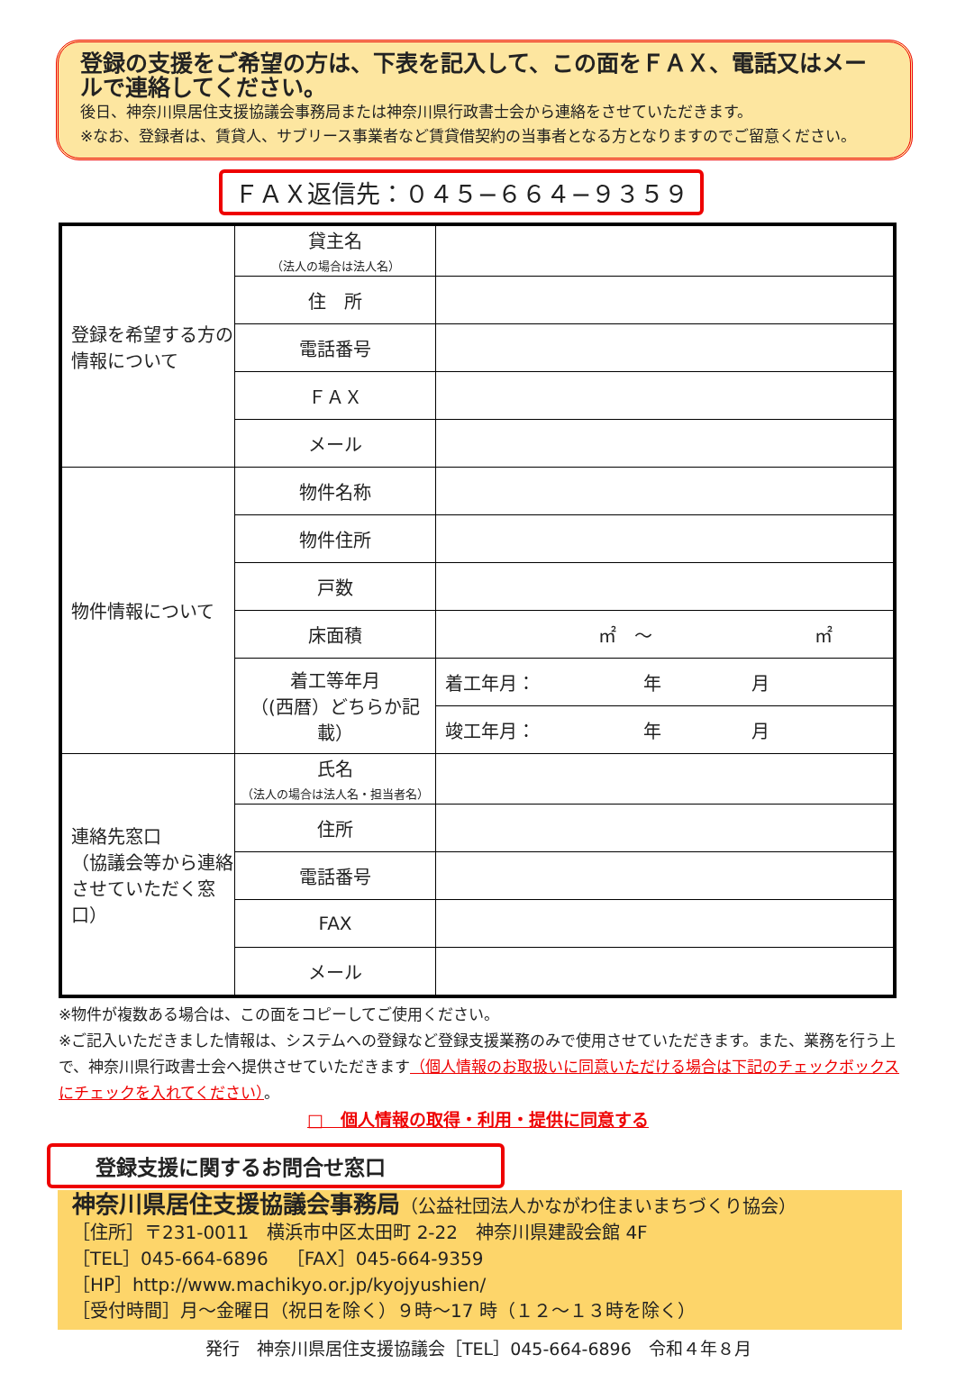登録の支援をご希望の方は、下表を記入して、この面をＦＡＸ、電話又はメールで連絡してください。
後日、神奈川県居住支援協議会事務局または神奈川県行政書士会から連絡をさせていただきます。
※なお、登録者は、賃貸人、サブリース事業者など賃貸借契約の当事者となる方となりますのでご留意ください。
ＦＡＸ返信先：０４５−６６４−９３５９
| 登録を希望する方の情報について | 貸主名 （法人の場合は法人名） | |
| | 住 所 | |
| | 電話番号 | |
| | ＦＡＸ | |
| | メール | |
| 物件情報について | 物件名称 | |
| | 物件住所 | |
| | 戸数 | |
| | 床面積 | ㎡ ～ ㎡ |
| | 着工等年月 （(西暦）どちらか記載） | 着工年月： 年 月 |
| | | 竣工年月： 年 月 |
| 連絡先窓口 （協議会等から連絡させていただく窓口） | 氏名 （法人の場合は法人名・担当者名） | |
| | 住所 | |
| | 電話番号 | |
| | FAX | |
| | メール | |
※物件が複数ある場合は、この面をコピーしてご使用ください。
※ご記入いただきました情報は、システムへの登録など登録支援業務のみで使用させていただきます。また、業務を行う上で、神奈川県行政書士会へ提供させていただきます（個人情報のお取扱いに同意いただける場合は下記のチェックボックスにチェックを入れてください）。
□　個人情報の取得・利用・提供に同意する
登録支援に関するお問合せ窓口
神奈川県居住支援協議会事務局（公益社団法人かながわ住まいまちづくり協会）
［住所］〒231-0011　横浜市中区太田町 2-22　神奈川県建設会館 4F
［TEL］045-664-6896　［FAX］045-664-9359
［HP］http://www.machikyo.or.jp/kyojyushien/
［受付時間］月～金曜日（祝日を除く）９時～17 時（１２～１３時を除く）
発行　神奈川県居住支援協議会［TEL］045-664-6896　令和４年８月